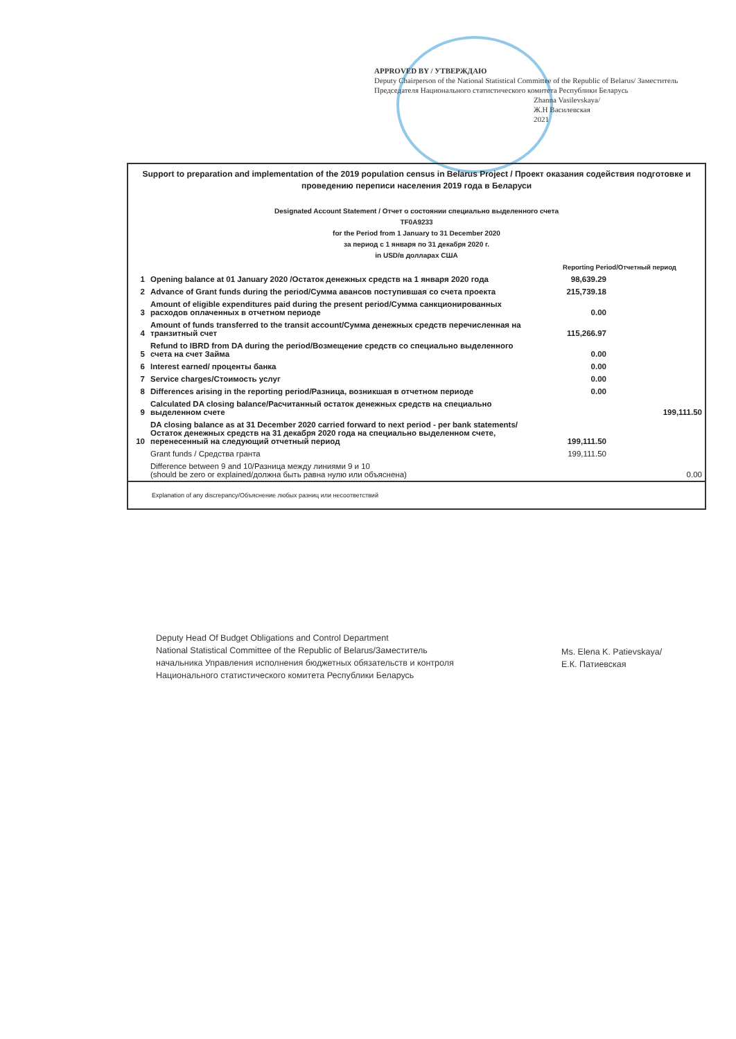APPROVED BY / УТВЕРЖДАЮ
Deputy Chairperson of the National Statistical Committee of the Republic of Belarus/ Заместитель Председателя Национального статистического комитета Республики Беларусь
Zhanna Vasilevskaya/
Ж.Н Василевская
2021
Support to preparation and implementation of the 2019 population census in Belarus Project / Проект оказания содействия подготовке и проведению переписи населения 2019 года в Беларуси
Designated Account Statement / Отчет о состоянии специально выделенного счета
TF0A9233
for the Period from 1 January to 31 December 2020
за период с 1 января по 31 декабря 2020 г.
in USD/в долларах США
| | | Reporting Period/Отчетный период | |
| 1 | Opening balance at 01 January 2020 /Остаток денежных средств на 1 января 2020 года | 98,639.29 | |
| 2 | Advance of Grant funds during the period/Сумма авансов поступившая со счета проекта | 215,739.18 | |
| 3 | Amount of eligible expenditures paid during the present period/Сумма санкционированных расходов оплаченных в отчетном периоде | 0.00 | |
| 4 | Amount of funds transferred to the transit account/Сумма денежных средств перечисленная на транзитный счет | 115,266.97 | |
| 5 | Refund to IBRD from DA during the period/Возмещение средств со специально выделенного счета на счет Займа | 0.00 | |
| 6 | Interest earned/ проценты банка | 0.00 | |
| 7 | Service charges/Стоимость услуг | 0.00 | |
| 8 | Differences arising in the reporting period/Разница, возникшая в отчетном периоде | 0.00 | |
| 9 | Calculated DA closing balance/Расчитанный остаток денежных средств на специально выделенном счете | | 199,111.50 |
| 10 | DA closing balance as at 31 December 2020 carried forward to next period - per bank statements/Остаток денежных средств на 31 декабря 2020 года на специально выделенном счете, перенесенный на следующий отчетный период | 199,111.50 | |
| | Grant funds / Средства гранта | 199,111.50 | |
| | Difference between 9 and 10/Разница между линиями 9 и 10 (should be zero or explained/должна быть равна нулю или объяснена) | | 0.00 |
Explanation of any discrepancy/Объяснение любых разниц или несоответствий
Deputy Head Of Budget Obligations and Control Department
National Statistical Committee of the Republic of Belarus/Заместитель
начальника Управления исполнения бюджетных обязательств и контроля
Национального статистического комитета Республики Беларусь
Ms. Elena K. Patievskaya/
Е.К. Патиевская